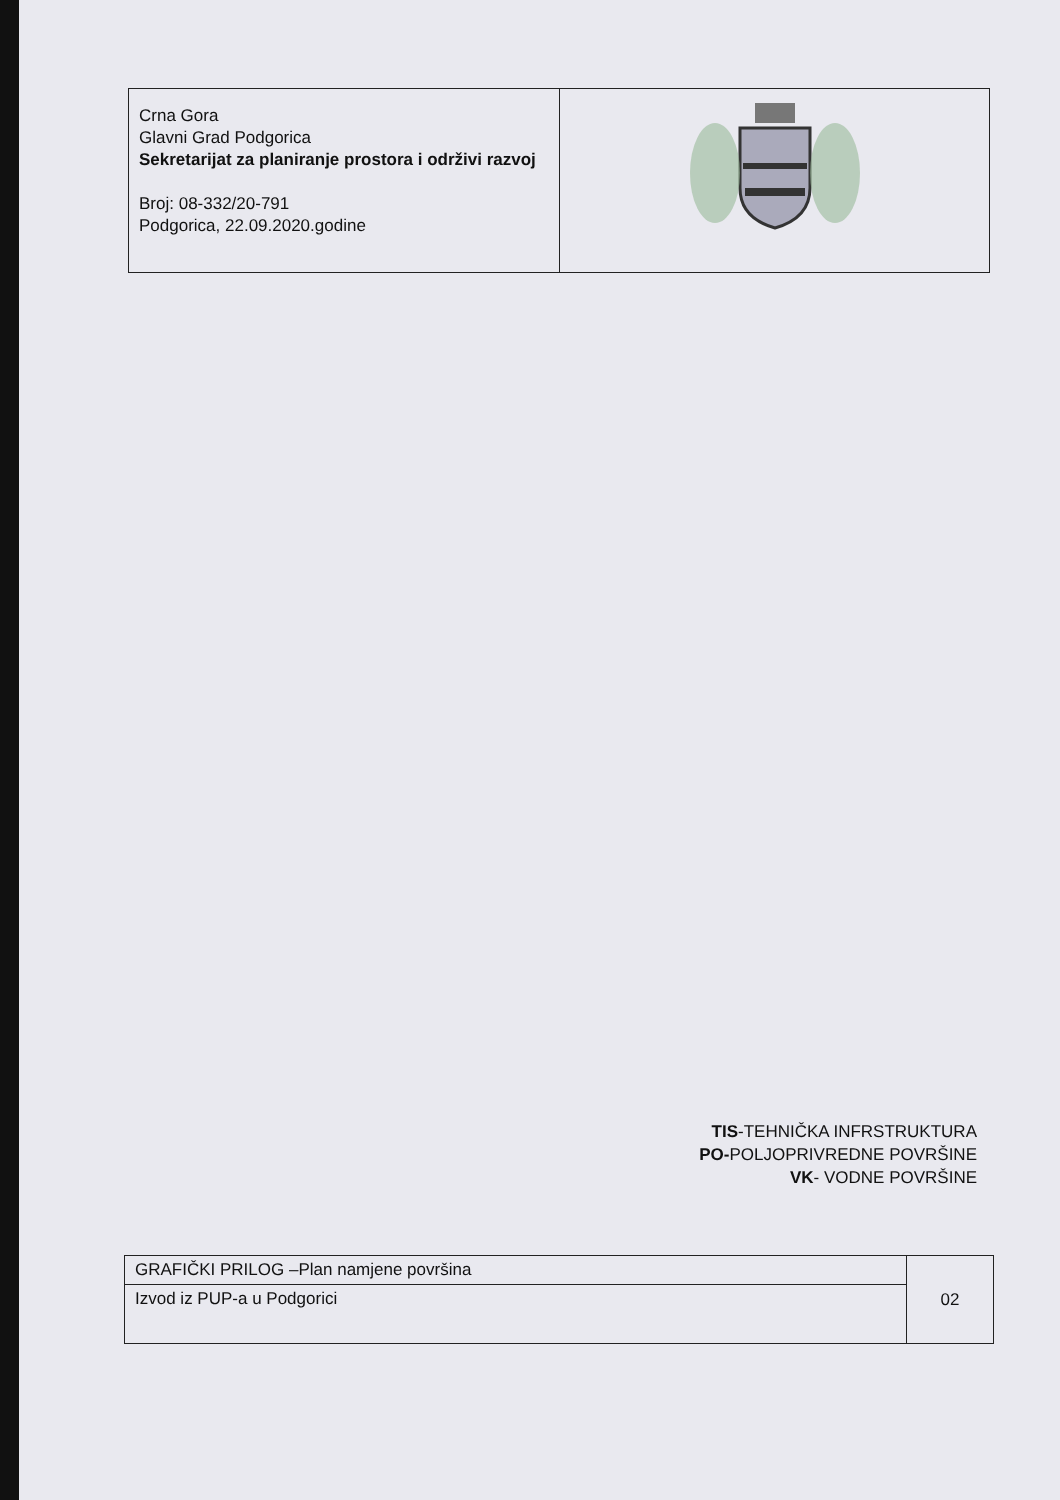| Crna Gora Glavni Grad Podgorica Sekretarijat za planiranje prostora i održivi razvoj Broj: 08-332/20-791 Podgorica, 22.09.2020.godine | |
TIS-TEHNIČKA INFRSTRUKTURA
PO-POLJOPRIVREDNE POVRŠINE
VK- VODNE POVRŠINE
| GRAFIČKI PRILOG –Plan namjene površina | 02 |
| Izvod iz PUP-a u Podgorici | |